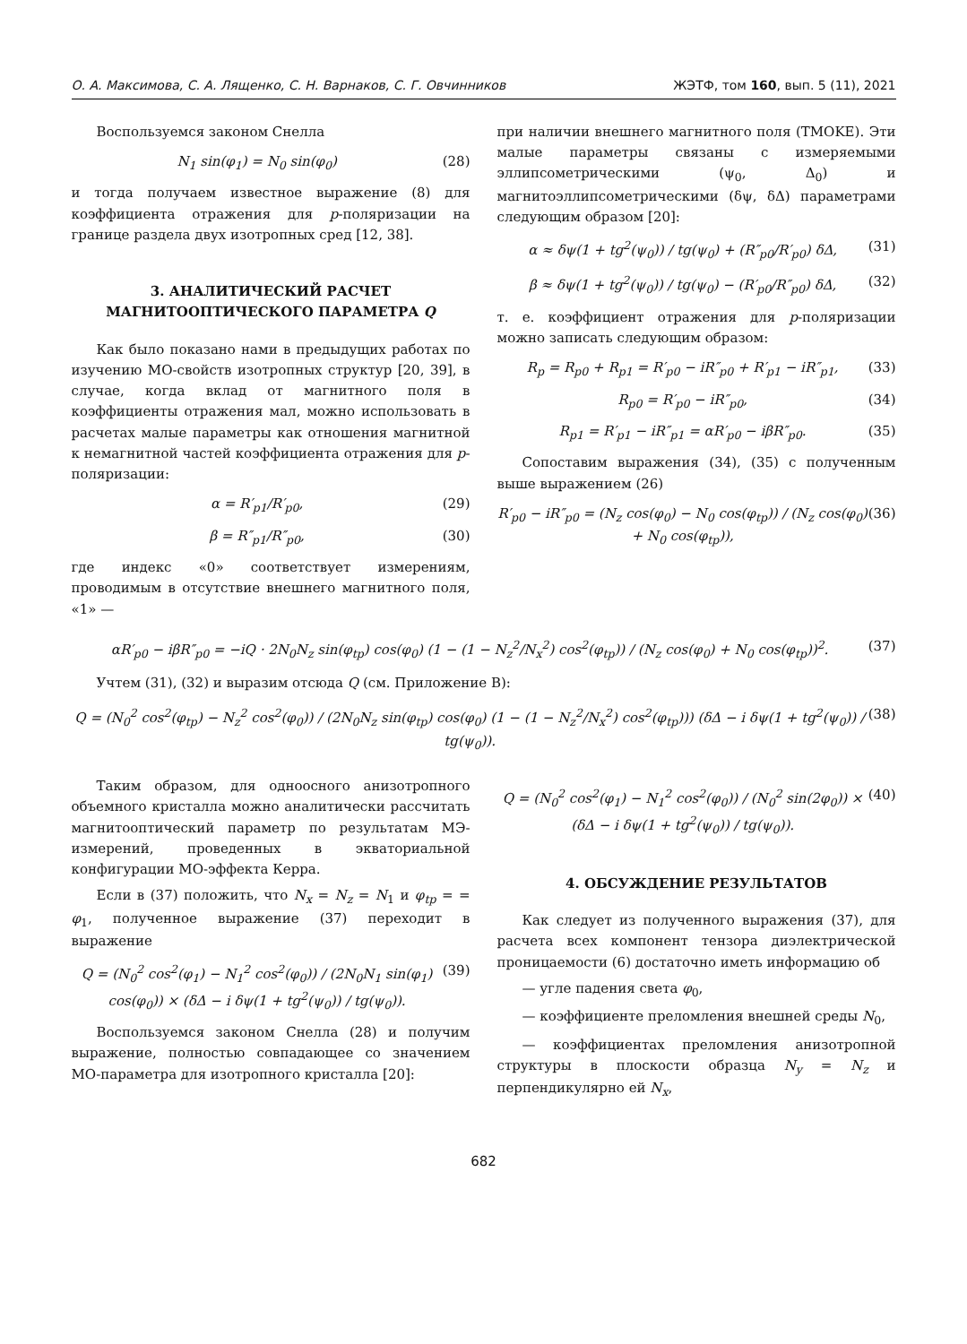О. А. Максимова, С. А. Лященко, С. Н. Варнаков, С. Г. Овчинников ЖЭТФ, том 160, вып. 5 (11), 2021
Воспользуемся законом Снелла
N<sub>1</sub> sin(φ<sub>1</sub>) = N<sub>0</sub> sin(φ<sub>0</sub>) (28)
и тогда получаем известное выражение (8) для коэффициента отражения для p-поляризации на границе раздела двух изотропных сред [12, 38].
3. АНАЛИТИЧЕСКИЙ РАСЧЕТ МАГНИТООПТИЧЕСКОГО ПАРАМЕТРА Q
Как было показано нами в предыдущих работах по изучению МО-свойств изотропных структур [20, 39], в случае, когда вклад от магнитного поля в коэффициенты отражения мал, можно использовать в расчетах малые параметры как отношения магнитной к немагнитной частей коэффициента отражения для p-поляризации:
α = R′<sub>p1</sub>/R′<sub>p0</sub>, (29)
β = R″<sub>p1</sub>/R″<sub>p0</sub>, (30)
где индекс «0» соответствует измерениям, проводимым в отсутствие внешнего магнитного поля, «1» —
при наличии внешнего магнитного поля (TMOKE). Эти малые параметры связаны с измеряемыми эллипсометрическими (ψ<sub>0</sub>, Δ<sub>0</sub>) и магнитоэллипсометрическими (δψ, δΔ) параметрами следующим образом [20]:
α ≈ δψ(1 + tg<sup>2</sup>(ψ<sub>0</sub>)) / tg(ψ<sub>0</sub>) + (R″<sub>p0</sub>/R′<sub>p0</sub>) δΔ, (31)
β ≈ δψ(1 + tg<sup>2</sup>(ψ<sub>0</sub>)) / tg(ψ<sub>0</sub>) − (R′<sub>p0</sub>/R″<sub>p0</sub>) δΔ, (32)
т. е. коэффициент отражения для p-поляризации можно записать следующим образом:
R<sub>p</sub> = R<sub>p0</sub> + R<sub>p1</sub> = R′<sub>p0</sub> − iR″<sub>p0</sub> + R′<sub>p1</sub> − iR″<sub>p1</sub>, (33)
R<sub>p0</sub> = R′<sub>p0</sub> − iR″<sub>p0</sub>, (34)
R<sub>p1</sub> = R′<sub>p1</sub> − iR″<sub>p1</sub> = αR′<sub>p0</sub> − iβR″<sub>p0</sub>. (35)
Сопоставим выражения (34), (35) с полученным выше выражением (26)
R′<sub>p0</sub> − iR″<sub>p0</sub> = (N<sub>z</sub> cos(φ<sub>0</sub>) − N<sub>0</sub> cos(φ<sub>tp</sub>)) / (N<sub>z</sub> cos(φ<sub>0</sub>) + N<sub>0</sub> cos(φ<sub>tp</sub>)), (36)
αR′<sub>p0</sub> − iβR″<sub>p0</sub> = −iQ · 2N<sub>0</sub>N<sub>z</sub> sin(φ<sub>tp</sub>) cos(φ<sub>0</sub>) (1 − (1 − N<sub>z</sub><sup>2</sup>/N<sub>x</sub><sup>2</sup>) cos<sup>2</sup>(φ<sub>tp</sub>)) / (N<sub>z</sub> cos(φ<sub>0</sub>) + N<sub>0</sub> cos(φ<sub>tp</sub>))<sup>2</sup>. (37)
Учтем (31), (32) и выразим отсюда Q (см. Приложение B):
Q = (N<sub>0</sub><sup>2</sup> cos<sup>2</sup>(φ<sub>tp</sub>) − N<sub>z</sub><sup>2</sup> cos<sup>2</sup>(φ<sub>0</sub>)) / (2N<sub>0</sub>N<sub>z</sub> sin(φ<sub>tp</sub>) cos(φ<sub>0</sub>) (1 − (1 − N<sub>z</sub><sup>2</sup>/N<sub>x</sub><sup>2</sup>) cos<sup>2</sup>(φ<sub>tp</sub>))) (δΔ − i δψ(1 + tg<sup>2</sup>(ψ<sub>0</sub>)) / tg(ψ<sub>0</sub>)). (38)
Таким образом, для одноосного анизотропного объемного кристалла можно аналитически рассчитать магнитооптический параметр по результатам МЭ-измерений, проведенных в экваториальной конфигурации МО-эффекта Керра.
Если в (37) положить, что N<sub>x</sub> = N<sub>z</sub> = N<sub>1</sub> и φ<sub>tp</sub> = = φ<sub>1</sub>, полученное выражение (37) переходит в выражение
Q = (N<sub>0</sub><sup>2</sup> cos<sup>2</sup>(φ<sub>1</sub>) − N<sub>1</sub><sup>2</sup> cos<sup>2</sup>(φ<sub>0</sub>)) / (2N<sub>0</sub>N<sub>1</sub> sin(φ<sub>1</sub>) cos(φ<sub>0</sub>)) × (δΔ − i δψ(1 + tg<sup>2</sup>(ψ<sub>0</sub>)) / tg(ψ<sub>0</sub>)). (39)
Воспользуемся законом Снелла (28) и получим выражение, полностью совпадающее со значением МО-параметра для изотропного кристалла [20]:
Q = (N<sub>0</sub><sup>2</sup> cos<sup>2</sup>(φ<sub>1</sub>) − N<sub>1</sub><sup>2</sup> cos<sup>2</sup>(φ<sub>0</sub>)) / (N<sub>0</sub><sup>2</sup> sin(2φ<sub>0</sub>)) × (δΔ − i δψ(1 + tg<sup>2</sup>(ψ<sub>0</sub>)) / tg(ψ<sub>0</sub>)). (40)
4. ОБСУЖДЕНИЕ РЕЗУЛЬТАТОВ
Как следует из полученного выражения (37), для расчета всех компонент тензора диэлектрической проницаемости (6) достаточно иметь информацию об
— угле падения света φ<sub>0</sub>,
— коэффициенте преломления внешней среды N<sub>0</sub>,
— коэффициентах преломления анизотропной структуры в плоскости образца N<sub>y</sub> = N<sub>z</sub> и перпендикулярно ей N<sub>x</sub>,
682